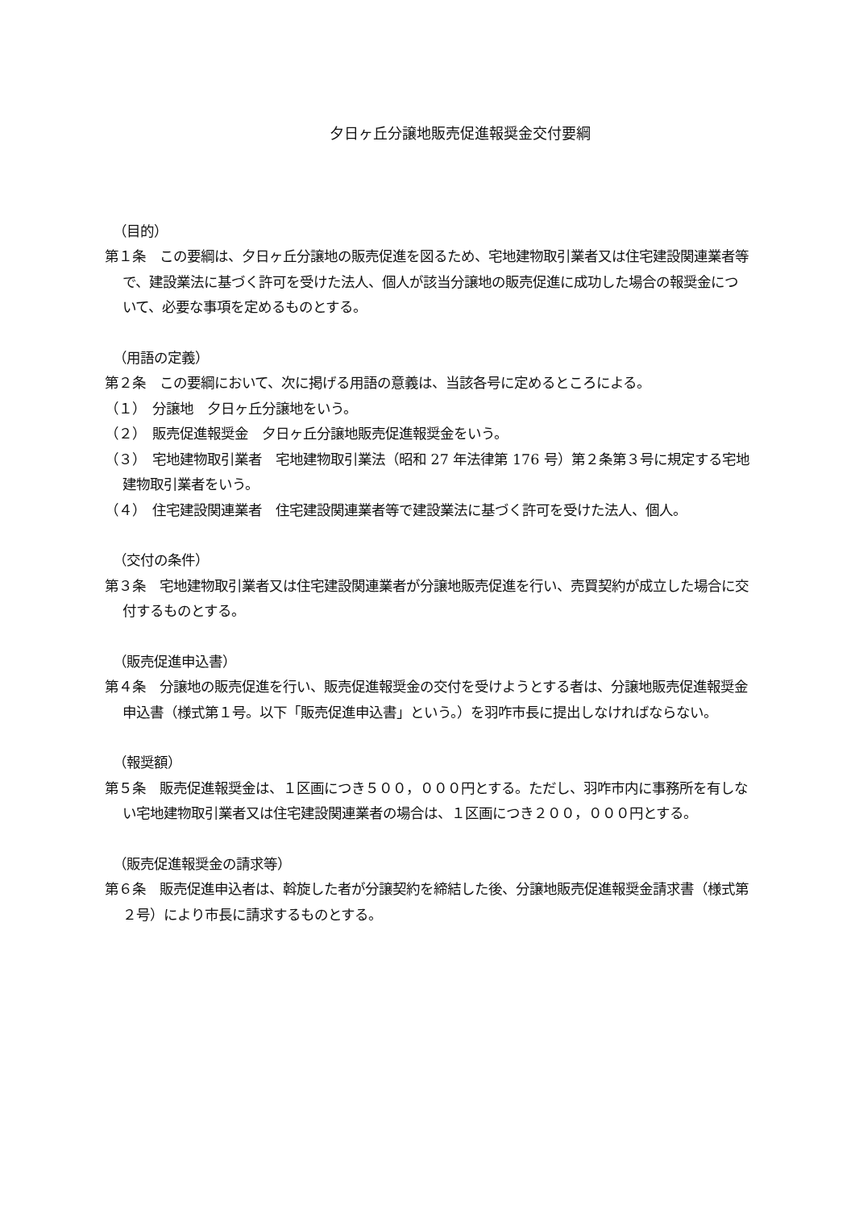夕日ヶ丘分譲地販売促進報奨金交付要綱
（目的）
第１条　この要綱は、夕日ヶ丘分譲地の販売促進を図るため、宅地建物取引業者又は住宅建設関連業者等で、建設業法に基づく許可を受けた法人、個人が該当分譲地の販売促進に成功した場合の報奨金について、必要な事項を定めるものとする。
（用語の定義）
第２条　この要綱において、次に掲げる用語の意義は、当該各号に定めるところによる。
（１）　分譲地　夕日ヶ丘分譲地をいう。
（２）　販売促進報奨金　夕日ヶ丘分譲地販売促進報奨金をいう。
（３）　宅地建物取引業者　宅地建物取引業法（昭和 27 年法律第 176 号）第２条第３号に規定する宅地建物取引業者をいう。
（４）　住宅建設関連業者　住宅建設関連業者等で建設業法に基づく許可を受けた法人、個人。
（交付の条件）
第３条　宅地建物取引業者又は住宅建設関連業者が分譲地販売促進を行い、売買契約が成立した場合に交付するものとする。
（販売促進申込書）
第４条　分譲地の販売促進を行い、販売促進報奨金の交付を受けようとする者は、分譲地販売促進報奨金申込書（様式第１号。以下「販売促進申込書」という。）を羽咋市長に提出しなければならない。
（報奨額）
第５条　販売促進報奨金は、１区画につき５００，０００円とする。ただし、羽咋市内に事務所を有しない宅地建物取引業者又は住宅建設関連業者の場合は、１区画につき２００，０００円とする。
（販売促進報奨金の請求等）
第６条　販売促進申込者は、斡旋した者が分譲契約を締結した後、分譲地販売促進報奨金請求書（様式第２号）により市長に請求するものとする。